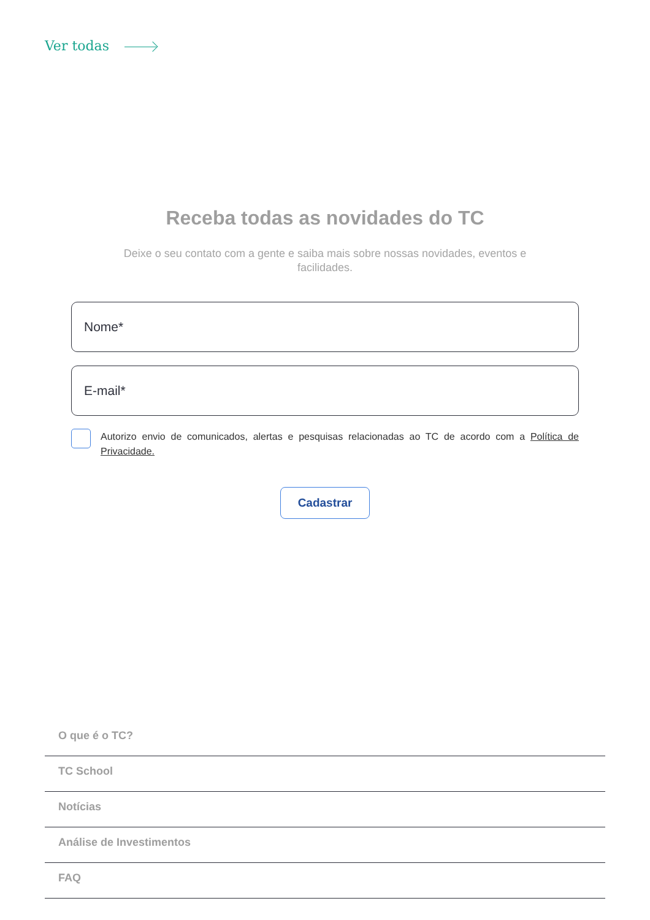Ver todas
Receba todas as novidades do TC
Deixe o seu contato com a gente e saiba mais sobre nossas novidades, eventos e facilidades.
Nome*
E-mail*
Autorizo envio de comunicados, alertas e pesquisas relacionadas ao TC de acordo com a Política de Privacidade.
Cadastrar
O que é o TC?
TC School
Notícias
Análise de Investimentos
FAQ